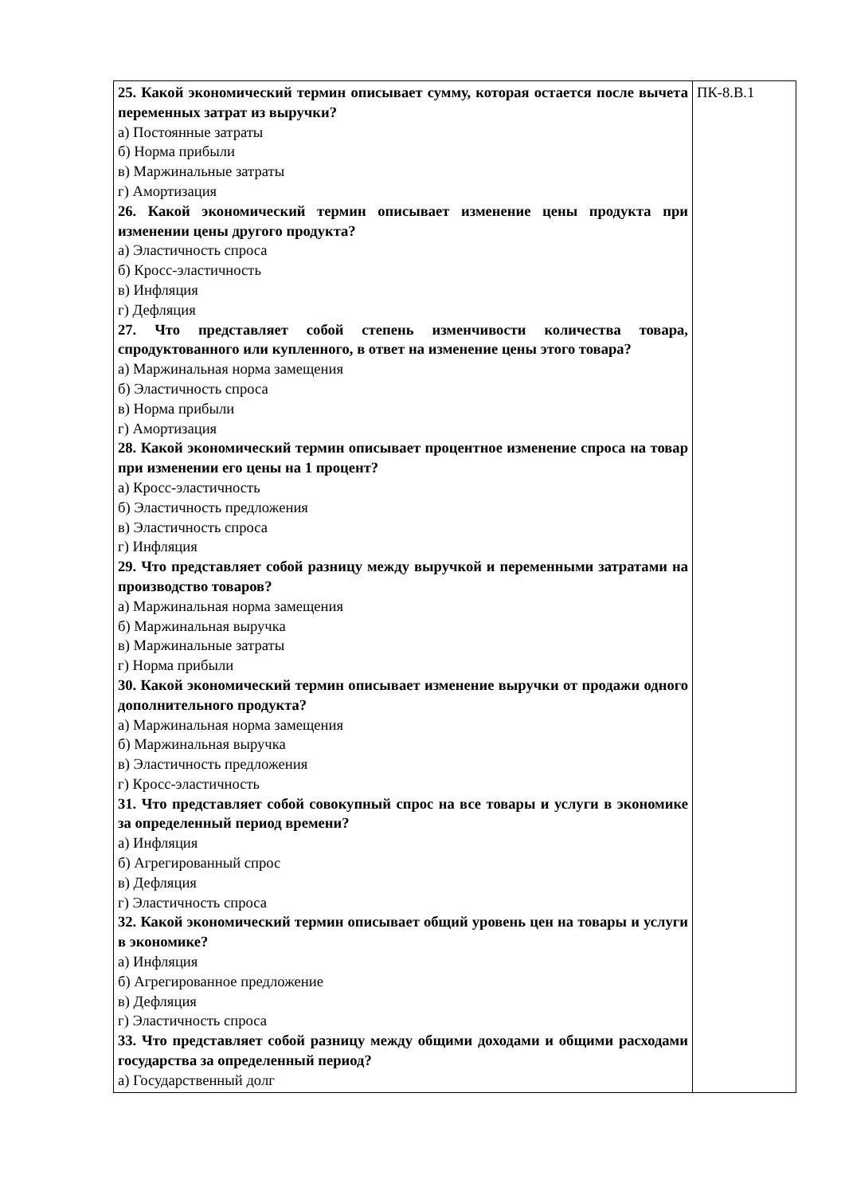| 25. Какой экономический термин описывает сумму, которая остается после вычета переменных затрат из выручки? а) Постоянные затраты б) Норма прибыли в) Маржинальные затраты г) Амортизация 26. Какой экономический термин описывает изменение цены продукта при изменении цены другого продукта? а) Эластичность спроса б) Кросс-эластичность в) Инфляция г) Дефляция 27. Что представляет собой степень изменчивости количества товара, спродуктованного или купленного, в ответ на изменение цены этого товара? а) Маржинальная норма замещения б) Эластичность спроса в) Норма прибыли г) Амортизация 28. Какой экономический термин описывает процентное изменение спроса на товар при изменении его цены на 1 процент? а) Кросс-эластичность б) Эластичность предложения в) Эластичность спроса г) Инфляция 29. Что представляет собой разницу между выручкой и переменными затратами на производство товаров? а) Маржинальная норма замещения б) Маржинальная выручка в) Маржинальные затраты г) Норма прибыли 30. Какой экономический термин описывает изменение выручки от продажи одного дополнительного продукта? а) Маржинальная норма замещения б) Маржинальная выручка в) Эластичность предложения г) Кросс-эластичность 31. Что представляет собой совокупный спрос на все товары и услуги в экономике за определенный период времени? а) Инфляция б) Агрегированный спрос в) Дефляция г) Эластичность спроса 32. Какой экономический термин описывает общий уровень цен на товары и услуги в экономике? а) Инфляция б) Агрегированное предложение в) Дефляция г) Эластичность спроса 33. Что представляет собой разницу между общими доходами и общими расходами государства за определенный период? а) Государственный долг | ПК-8.В.1 |